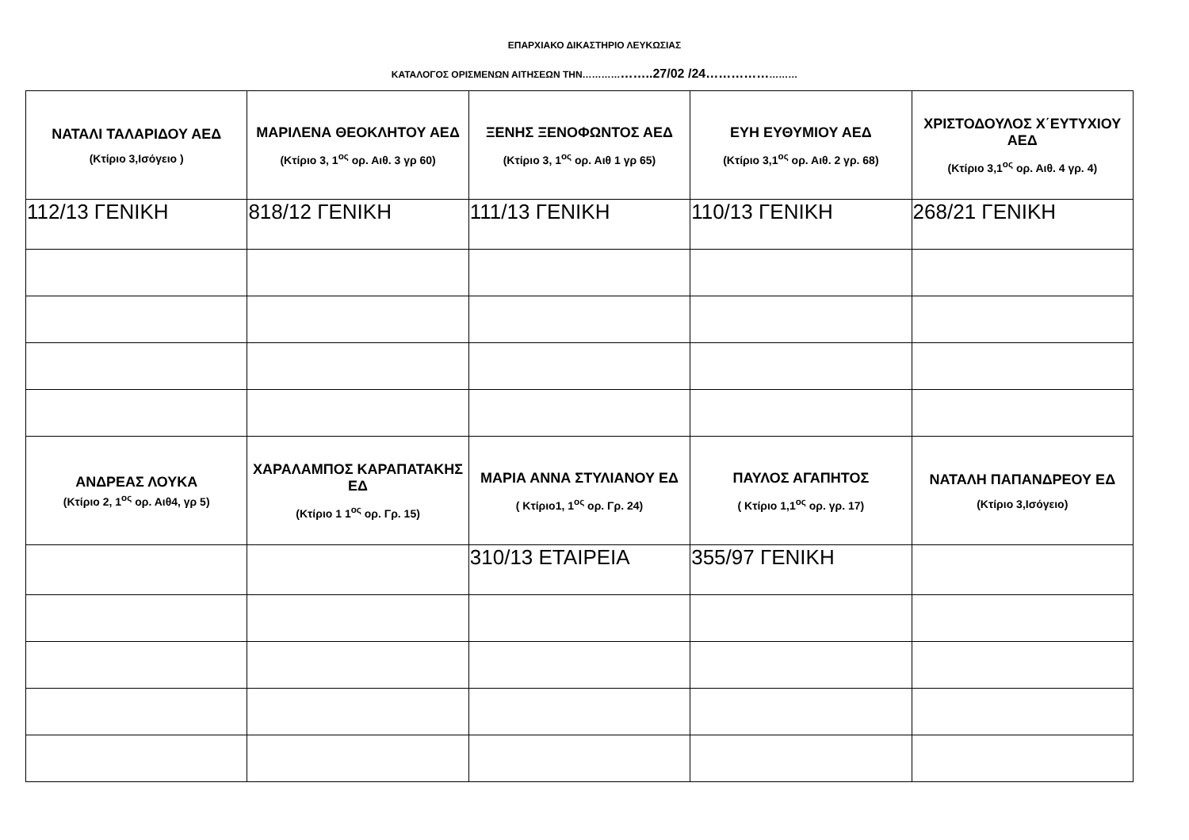ΕΠΑΡΧΙΑΚΟ ΔΙΚΑΣΤΗΡΙΟ ΛΕΥΚΩΣΙΑΣ
ΚΑΤΑΛΟΓΟΣ ΟΡΙΣΜΕΝΩΝ ΑΙΤΗΣΕΩΝ ΤΗΝ………………..27/02 /24……………………
| ΝΑΤΑΛΙ ΤΑΛΑΡΙΔΟΥ ΑΕΔ (Κτίριο 3,Ισόγειο ) | ΜΑΡΙΛΕΝΑ ΘΕΟΚΛΗΤΟΥ ΑΕΔ (Κτίριο 3, 1<sup>ος</sup> ορ. Αιθ. 3 γρ 60) | ΞΕΝΗΣ ΞΕΝΟΦΩΝΤΟΣ ΑΕΔ (Κτίριο 3, 1<sup>ος</sup> ορ. Αιθ 1 γρ 65) | ΕΥΗ ΕΥΘΥΜΙΟΥ ΑΕΔ (Κτίριο 3,1<sup>ος</sup> ορ. Αιθ. 2 γρ. 68) | ΧΡΙΣΤΟΔΟΥΛΟΣ Χ΄ΕΥΤΥΧΙΟΥ ΑΕΔ (Κτίριο 3,1<sup>ος</sup> ορ. Αιθ. 4 γρ. 4) |
| --- | --- | --- | --- | --- |
| 112/13 ΓΕΝΙΚΗ | 818/12 ΓΕΝΙΚΗ | 111/13 ΓΕΝΙΚΗ | 110/13 ΓΕΝΙΚΗ | 268/21 ΓΕΝΙΚΗ |
| ΑΝΔΡΕΑΣ ΛΟΥΚΑ (Κτίριο 2, 1<sup>ος</sup> ορ. Αιθ4, γρ 5) | ΧΑΡΑΛΑΜΠΟΣ ΚΑΡΑΠΑΤΑΚΗΣ ΕΔ (Κτίριο 1 1<sup>ος</sup> ορ. Γρ. 15) | ΜΑΡΙΑ ΑΝΝΑ ΣΤΥΛΙΑΝΟΥ ΕΔ ( Κτίριο1, 1<sup>ος</sup> ορ. Γρ. 24) | ΠΑΥΛΟΣ ΑΓΑΠΗΤΟΣ ( Κτίριο 1,1<sup>ος</sup> ορ. γρ. 17) | ΝΑΤΑΛΗ ΠΑΠΑΝΔΡΕΟΥ ΕΔ (Κτίριο 3,Ισόγειο) |
| | | 310/13 ΕΤΑΙΡΕΙΑ | 355/97 ΓΕΝΙΚΗ | |